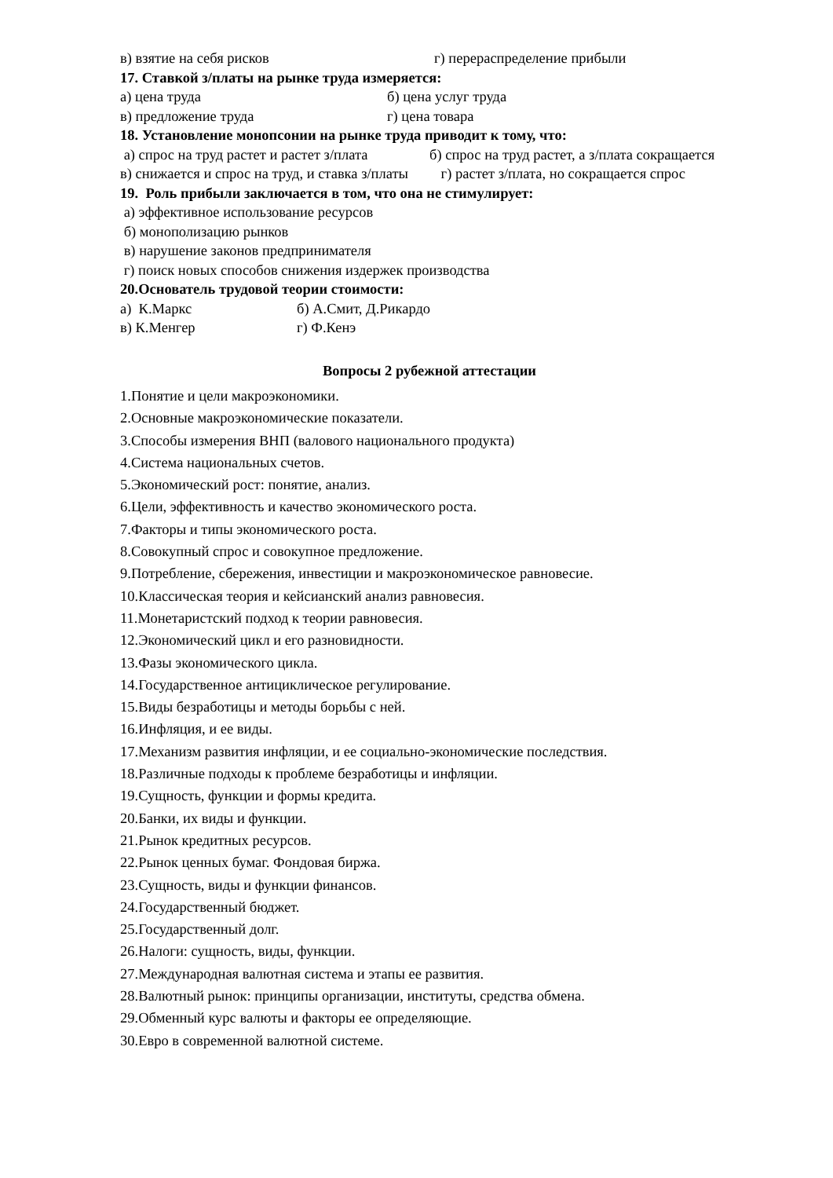в) взятие на себя рисков г) перераспределение прибыли
17. Ставкой з/платы на рынке труда измеряется:
а) цена труда б) цена услуг труда
в) предложение труда г) цена товара
18. Установление монопсонии на рынке труда приводит к тому, что:
а) спрос на труд растет и растет з/плата б) спрос на труд растет, а з/плата сокращается
в) снижается и спрос на труд, и ставка з/платы г) растет з/плата, но сокращается спрос
19. Роль прибыли заключается в том, что она не стимулирует:
а) эффективное использование ресурсов
б) монополизацию рынков
в) нарушение законов предпринимателя
г) поиск новых способов снижения издержек производства
20.Основатель трудовой теории стоимости:
а) К.Маркс б) А.Смит, Д.Рикардо
в) К.Менгер г) Ф.Кенэ
Вопросы 2 рубежной аттестации
1.Понятие и цели макроэкономики.
2.Основные макроэкономические показатели.
3.Способы измерения ВНП (валового национального продукта)
4.Система национальных счетов.
5.Экономический рост: понятие, анализ.
6.Цели, эффективность и качество экономического роста.
7.Факторы и типы экономического роста.
8.Совокупный спрос и совокупное предложение.
9.Потребление, сбережения, инвестиции и макроэкономическое равновесие.
10.Классическая теория и кейсианский анализ равновесия.
11.Монетаристский подход к теории равновесия.
12.Экономический цикл и его разновидности.
13.Фазы экономического цикла.
14.Государственное антициклическое регулирование.
15.Виды безработицы и методы борьбы с ней.
16.Инфляция, и ее виды.
17.Механизм развития инфляции, и ее социально-экономические последствия.
18.Различные подходы к проблеме безработицы и инфляции.
19.Сущность, функции и формы кредита.
20.Банки, их виды и функции.
21.Рынок кредитных ресурсов.
22.Рынок ценных бумаг. Фондовая биржа.
23.Сущность, виды и функции финансов.
24.Государственный бюджет.
25.Государственный долг.
26.Налоги: сущность, виды, функции.
27.Международная валютная система и этапы ее развития.
28.Валютный рынок: принципы организации, институты, средства обмена.
29.Обменный курс валюты и факторы ее определяющие.
30.Евро в современной валютной системе.